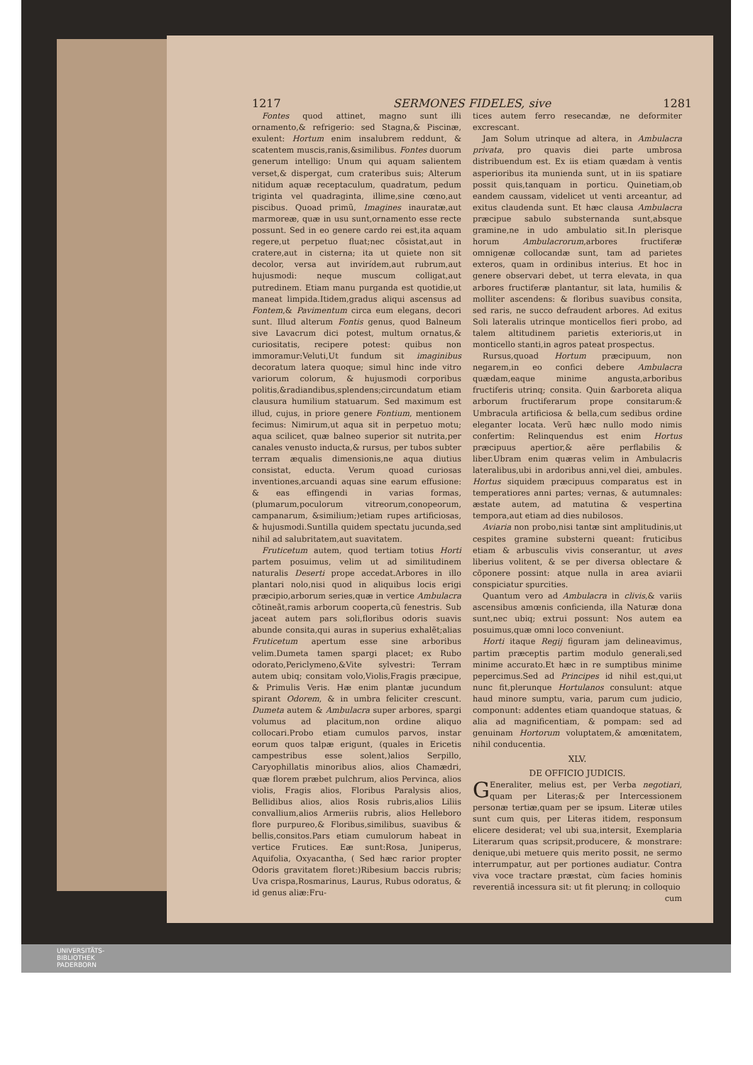1217 SERMONES FIDELES, sive 1281
Fontes quod attinet, magno sunt illi ornamento,& refrigerio: sed Stagna,& Piscinæ, exulent: Hortum enim insalubrem reddunt, & scatentem muscis,ranis,&similibus. Fontes duorum generum intelligo: Unum qui aquam salientem verset,& dispergat, cum crateribus suis; Alterum nitidum aquæ receptaculum, quadratum, pedum triginta vel quadraginta, illime,sine cœno,aut piscibus. Quoad primũ, Imagines inauratæ,aut marmoreæ, quæ in usu sunt,ornamento esse recte possunt. Sed in eo genere cardo rei est,ita aquam regere,ut perpetuo fluat;nec cõsistat,aut in cratere,aut in cisterna; ita ut quiete non sit decolor, versa aut invirídem,aut rubrum,aut hujusmodi: neque muscum colligat,aut putredinem. Etiam manu purganda est quotidie,ut maneat limpida.Itidem,gradus aliqui ascensus ad Fontem,& Pavimentum circa eum elegans, decori sunt. Illud alterum Fontis genus, quod Balneum sive Lavacrum dici potest, multum ornatus,& curiositatis, recipere potest: quibus non immoramur:Veluti,Ut fundum sit imaginibus decoratum latera quoque; simul hinc inde vitro variorum colorum, & hujusmodi corporibus politis,&radiandibus,splendens;circundatum etiam clausura humilium statuarum. Sed maximum est illud, cujus, in priore genere Fontium, mentionem fecimus: Nimirum,ut aqua sit in perpetuo motu; aqua scilicet, quæ balneo superior sit nutrita,per canales venusto inducta,& rursus, per tubos subter terram æqualis dimensionis,ne aqua diutius consistat, educta. Verum quoad curiosas inventiones,arcuandi aquas sine earum effusione: & eas effingendi in varias formas,(plumarum,poculorum vitreorum,conopeorum, campanarum, &similium;)etiam rupes artificiosas, & hujusmodi.Suntilla quidem spectatu jucunda,sed nihil ad salubritatem,aut suavitatem.
Fruticetum autem, quod tertiam totius Horti partem posuimus, velim ut ad similitudinem naturalis Deserti prope accedat.Arbores in illo plantari nolo,nisi quod in aliquibus locis erigi præcipio,arborum series,quæ in vertice Ambulacra cõtineãt,ramis arborum cooperta,cũ fenestris. Sub jaceat autem pars soli,floribus odoris suavis abunde consita,qui auras in superius exhalẽt;alias Fruticetum apertum esse sine arboribus velim.Dumeta tamen spargi placet; ex Rubo odorato,Periclymeno,&Vite sylvestri: Terram autem ubiq; consitam volo,Violis,Fragis præcipue, & Primulis Veris. Hæ enim plantæ jucundum spirant Odorem, & in umbra feliciter crescunt. Dumeta autem & Ambulacra super arbores, spargi volumus ad placitum,non ordine aliquo collocari.Probo etiam cumulos parvos, instar eorum quos talpæ erigunt, (quales in Ericetis campestribus esse solent,)alios Serpillo, Caryophillatis minoribus alios, alios Chamædri, quæ florem præbet pulchrum, alios Pervinca, alios violis, Fragis alios, Floribus Paralysis alios, Bellidibus alios, alios Rosis rubris,alios Liliis convallium,alios Armeriis rubris, alios Helleboro flore purpureo,& Floribus,similibus, suavibus & bellis,consitos.Pars etiam cumulorum habeat in vertice Frutices. Eæ sunt:Rosa, Juniperus, Aquifolia, Oxyacantha, ( Sed hæc rarior propter Odoris gravitatem floret:)Ribesium baccis rubris; Uva crispa,Rosmarinus, Laurus, Rubus odoratus, & id genus aliæ:Fru-
tices autem ferro resecandæ, ne deformiter excrescant.
Jam Solum utrinque ad altera, in Ambulacra privata, pro quavis diei parte umbrosa distribuendum est. Ex iis etiam quædam à ventis asperioribus ita munienda sunt, ut in iis spatiare possit quis,tanquam in porticu. Quinetiam,ob eandem caussam, videlicet ut venti arceantur, ad exitus claudenda sunt. Et hæc clausa Ambulacra præcipue sabulo substernanda sunt,absque gramine,ne in udo ambulatio sit.In plerisque horum Ambulacrorum,arbores fructiferæ omnigenæ collocandæ sunt, tam ad parietes exteros, quam in ordinibus interius. Et hoc in genere observari debet, ut terra elevata, in qua arbores fructiferæ plantantur, sit lata, humilis & molliter ascendens: & floribus suavibus consita, sed raris, ne succo defraudent arbores. Ad exitus Soli lateralis utrinque monticellos fieri probo, ad talem altitudinem parietis exterioris,ut in monticello stanti,in agros pateat prospectus.
Rursus,quoad Hortum præcipuum, non negarem,in eo confici debere Ambulacra quædam,eaque minime angusta,arboribus fructiferis utrinq; consita. Quin &arboreta aliqua arborum fructiferarum prope consitarum:& Umbracula artificiosa & bella,cum sedibus ordine eleganter locata. Verũ hæc nullo modo nimis confertim: Relinquendus est enim Hortus præcipuus apertior,& aëre perflabilis & liber.Ubram enim quæras velim in Ambulacris lateralibus,ubi in ardoribus anni,vel diei, ambules. Hortus siquidem præcipuus comparatus est in temperatiores anni partes; vernas, & autumnales: æstate autem, ad matutina & vespertina tempora,aut etiam ad dies nubilosos.
Aviaria non probo,nisi tantæ sint amplitudinis,ut cespites gramine substerni queant: fruticibus etiam & arbusculis vivis conserantur, ut aves liberius volitent, & se per diversa oblectare & cõponere possint: atque nulla in area aviarii conspiciatur spurcities.
Quantum vero ad Ambulacra in clivis,& variis ascensibus amœnis conficienda, illa Naturæ dona sunt,nec ubiq; extrui possunt: Nos autem ea posuimus,quæ omni loco conveniunt.
Horti itaque Regij figuram jam delineavimus, partim præceptis partim modulo generali,sed minime accurato.Et hæc in re sumptibus minime pepercimus.Sed ad Principes id nihil est,qui,ut nunc fit,plerunque Hortulanos consulunt: atque haud minore sumptu, varia, parum cum judicio, componunt: addentes etiam quandoque statuas, & alia ad magnificentiam, & pompam: sed ad genuinam Hortorum voluptatem,& amœnitatem, nihil conducentia.
XLV.
DE OFFICIO JUDICIS.
GEneraliter, melius est, per Verba negotiari, quam per Literas;& per Intercessionem personæ tertiæ,quam per se ipsum. Literæ utiles sunt cum quis, per Literas itidem, responsum elicere desiderat; vel ubi sua,intersit, Exemplaria Literarum quas scripsit,producere, & monstrare: denique,ubi metuere quis merito possit, ne sermo interrumpatur, aut per portiones audiatur. Contra viva voce tractare præstat, cùm facies hominis reverentiã incessura sit: ut fit plerunq; in colloquio
cum
UNIVERSITÄTS-
BIBLIOTHEK
PADERBORN